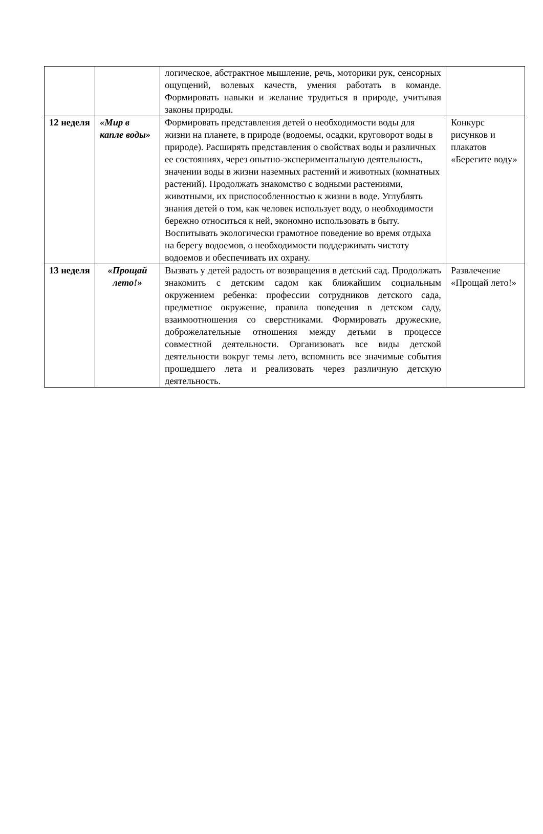| | | логическое, абстрактное мышление, речь, моторики рук, сенсорных ощущений, волевых качеств, умения работать в команде. Формировать навыки и желание трудиться в природе, учитывая законы природы. | |
| 12 неделя | «Мир в капле воды» | Формировать представления детей о необходимости воды для жизни на планете, в природе (водоемы, осадки, круговорот воды в природе). Расширять представления о свойствах воды и различных ее состояниях, через опытно-экспериментальную деятельность, значении воды в жизни наземных растений и животных (комнатных растений). Продолжать знакомство с водными растениями, животными, их приспособленностью к жизни в воде. Углублять знания детей о том, как человек использует воду, о необходимости бережно относиться к ней, экономно использовать в быту. Воспитывать экологически грамотное поведение во время отдыха на берегу водоемов, о необходимости поддерживать чистоту водоемов и обеспечивать их охрану. | Конкурс рисунков и плакатов «Берегите воду» |
| 13 неделя | «Прощай лето!» | Вызвать у детей радость от возвращения в детский сад. Продолжать знакомить с детским садом как ближайшим социальным окружением ребенка: профессии сотрудников детского сада, предметное окружение, правила поведения в детском саду, взаимоотношения со сверстниками. Формировать дружеские, доброжелательные отношения между детьми в процессе совместной деятельности. Организовать все виды детской деятельности вокруг темы лето, вспомнить все значимые события прошедшего лета и реализовать через различную детскую деятельность. | Развлечение «Прощай лето!» |